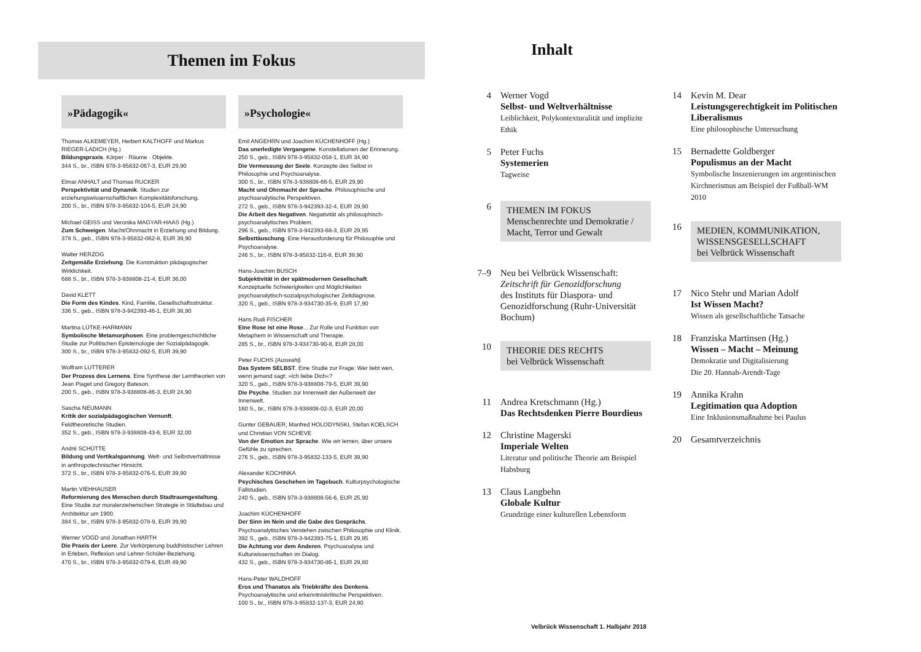Themen im Fokus
»Pädagogik«
Thomas ALKEMEYER, Herbert KALTHOFF und Markus RIEGER-LADICH (Hg.)
Bildungspraxis. Körper · Räume · Objekte.
344 S., br., ISBN 978-3-95832-067-3, EUR 29,90
Elmar ANHALT und Thomas RUCKER
Perspektivität und Dynamik. Studien zur erziehungswissenschaftlichen Komplexitätsforschung.
200 S., br., ISBN 978-3-95832-104-5, EUR 24,90
Michael GEISS und Veronika MAGYAR-HAAS (Hg.)
Zum Schweigen. Macht/Ohnmacht in Erziehung und Bildung.
378 S., geb., ISBN 978-3-95832-062-8, EUR 39,90
Walter HERZOG
Zeitgemäße Erziehung. Die Konstruktion pädagogischer Wirklichkeit.
688 S., br., ISBN 978-3-938808-21-4, EUR 36,00
David KLETT
Die Form des Kindes. Kind, Familie, Gesellschaftsstruktur.
336 S., geb., ISBN 978-3-942393-46-1, EUR 38,90
Martina LÜTKE-HARMANN
Symbolische Metamorphosen. Eine problemgeschichtliche Studie zur Politischen Epistemologie der Sozialpädagogik.
300 S., br., ISBN 978-3-95832-092-5, EUR 39,90
Wolfram LUTTERER
Der Prozess des Lernens. Eine Synthese der Lerntheorien von Jean Piaget und Gregory Bateson.
200 S., geb., ISBN 978-3-938808-86-3, EUR 24,90
Sascha NEUMANN
Kritik der sozialpädagogischen Vernunft.
Feldtheoretische Studien.
352 S., geb., ISBN 978-3-938808-43-6, EUR 32,00
André SCHÜTTE
Bildung und Vertikalspannung. Welt- und Selbstverhältnisse in anthropotechnischer Hinsicht.
372 S., br., ISBN 978-3-95832-076-5, EUR 39,90
Martin VIEHHAUSER
Reformierung des Menschen durch Stadtraumgestaltung. Eine Studie zur moralerzieherischen Strategie in Städtebau und Architektur um 1900.
384 S., br., ISBN 978-3-95832-078-9, EUR 39,90
Werner VOGD und Jonathan HARTH
Die Praxis der Leere. Zur Verkörperung buddhistischer Lehren in Erleben, Reflexion und Lehrer-Schüler-Beziehung.
470 S., br., ISBN 978-3-95832-079-6, EUR 49,90
»Psychologie«
Emil ANGEHRN und Joachim KÜCHENHOFF (Hg.)
Das unerledigte Vergangene. Konstellationen der Erinnerung.
250 S., geb., ISBN 978-3-95832-058-1, EUR 34,90
Die Vermessung der Seele. Konzepte des Selbst in Philosophie und Psychoanalyse.
300 S., br., ISBN 978-3-938808-66-5, EUR 29,90
Macht und Ohnmacht der Sprache. Philosophische und psychoanalytische Perspektiven.
272 S., geb., ISBN 978-3-942393-32-4, EUR 29,90
Die Arbeit des Negativen. Negativität als philosophisch-psychoanalytisches Problem.
296 S., geb., ISBN 978-3-942393-68-3, EUR 29,95
Selbsttäuschung. Eine Herausforderung für Philosophie und Psychoanalyse.
246 S., br., ISBN 978-3-95832-116-8, EUR 39,90
Hans-Joachim BUSCH
Subjektivität in der spätmodernen Gesellschaft.
Konzeptuelle Schwierigkeiten und Möglichkeiten psychoanalytisch-sozialpsychologischer Zeitdiagnose.
320 S., geb., ISBN 978-3-934730-35-9, EUR 17,90
Hans Rudi FISCHER
Eine Rose ist eine Rose... Zur Rolle und Funktion von Metaphern in Wissenschaft und Therapie.
285 S., br., ISBN 978-3-934730-90-8, EUR 28,00
Peter FUCHS (Auswahl)
Das System SELBST. Eine Studie zur Frage: Wer liebt wen, wenn jemand sagt: »Ich liebe Dich«?
320 S., geb., ISBN 978-3-938808-79-5, EUR 39,90
Die Psyche. Studien zur Innenwelt der Außenwelt der Innenwelt.
160 S., br., ISBN 978-3-938808-02-3, EUR 20,00
Gunter GEBAUER, Manfred HOLODYNSKI, Stefan KOELSCH und Christian VON SCHEVE
Von der Emotion zur Sprache. Wie wir lernen, über unsere Gefühle zu sprechen.
276 S., geb., ISBN 978-3-95832-133-5, EUR 39,90
Alexander KOCHINKA
Psychisches Geschehen im Tagebuch. Kulturpsychologische Fallstudien.
240 S., geb., ISBN 978-3-938808-56-6, EUR 25,90
Joachim KÜCHENHOFF
Der Sinn im Nein und die Gabe des Gesprächs. Psychoanalytisches Verstehen zwischen Philosophie und Klinik.
392 S., geb., ISBN 978-3-942393-75-1, EUR 29,95
Die Achtung vor dem Anderen. Psychoanalyse und Kulturwissenschaften im Dialog.
432 S., geb., ISBN 978-3-934730-86-1, EUR 29,80
Hans-Peter WALDHOFF
Eros und Thanatos als Triebkräfte des Denkens. Psychoanalytische und erkenntniskritische Perspektiven.
100 S., br., ISBN 978-3-95832-137-3, EUR 24,90
Inhalt
4 Werner Vogd
Selbst- und Weltverhältnisse
Leiblichkeit, Polykontexturalität und implizite Ethik
5 Peter Fuchs
Systemerien
Tagweise
6
THEMEN IM FOKUS
Menschenrechte und Demokratie / Macht, Terror und Gewalt
7–9 Neu bei Velbrück Wissenschaft:
Zeitschrift für Genozidforschung
des Instituts für Diaspora- und Genozidforschung (Ruhr-Universität Bochum)
10
THEORIE DES RECHTS
bei Velbrück Wissenschaft
11 Andrea Kretschmann (Hg.)
Das Rechtsdenken Pierre Bourdieus
12 Christine Magerski
Imperiale Welten
Literatur und politische Theorie am Beispiel Habsburg
13 Claus Langbehn
Globale Kultur
Grundzüge einer kulturellen Lebensform
14 Kevin M. Dear
Leistungsgerechtigkeit im Politischen Liberalismus
Eine philosophische Untersuchung
15 Bernadette Goldberger
Populismus an der Macht
Symbolische Inszenierungen im argentinischen Kirchnerismus am Beispiel der Fußball-WM 2010
16
MEDIEN, KOMMUNIKATION, WISSENSGESELLSCHAFT
bei Velbrück Wissenschaft
17 Nico Stehr und Marian Adolf
Ist Wissen Macht?
Wissen als gesellschaftliche Tatsache
18 Franziska Martinsen (Hg.)
Wissen – Macht – Meinung
Demokratie und Digitalisierung
Die 20. Hannah-Arendt-Tage
19 Annika Krahn
Legitimation qua Adoption
Eine Inklusionsmaßnahme bei Paulus
20 Gesamtverzeichnis
Velbrück Wissenschaft 1. Halbjahr 2018